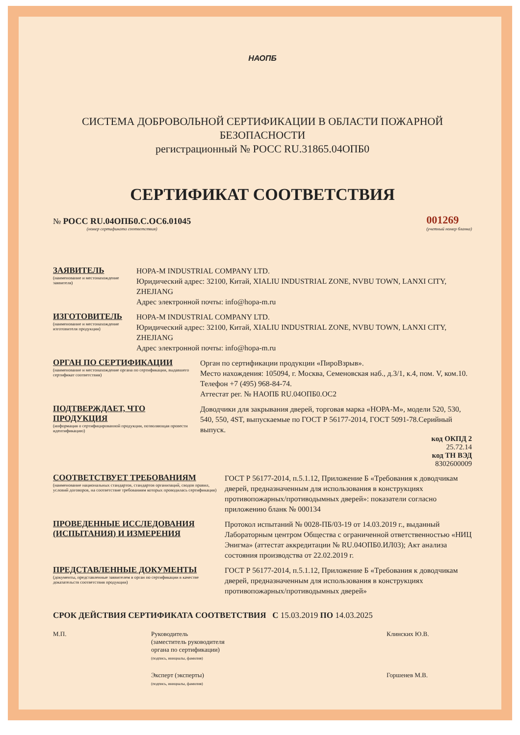НАОПБ
СИСТЕМА ДОБРОВОЛЬНОЙ СЕРТИФИКАЦИИ В ОБЛАСТИ ПОЖАРНОЙ БЕЗОПАСНОСТИ
регистрационный № РОСС RU.31865.04ОПБ0
СЕРТИФИКАТ СООТВЕТСТВИЯ
№ РОСС RU.04ОПБ0.С.ОС6.01045
(номер сертификата соответствия)
001269
(учетный номер бланка)
ЗАЯВИТЕЛЬ
(наименование и местонахождение заявителя)
HOPA-M INDUSTRIAL COMPANY LTD.
Юридический адрес: 32100, Китай, XIALIU INDUSTRIAL ZONE, NVBU TOWN, LANXI CITY, ZHEJIANG
Адрес электронной почты: info@hopa-m.ru
ИЗГОТОВИТЕЛЬ
(наименование и местонахождение изготовителя продукции)
HOPA-M INDUSTRIAL COMPANY LTD.
Юридический адрес: 32100, Китай, XIALIU INDUSTRIAL ZONE, NVBU TOWN, LANXI CITY, ZHEJIANG
Адрес электронной почты: info@hopa-m.ru
ОРГАН ПО СЕРТИФИКАЦИИ
(наименование и местонахождение органа по сертификации, выдавшего сертификат соответствия)
Орган по сертификации продукции «ПироВзрыв».
Место нахождения: 105094, г. Москва, Семеновская наб., д.3/1, к.4, пом. V, ком.10. Телефон +7 (495) 968-84-74.
Аттестат рег. № НАОПБ RU.04ОПБ0.ОС2
ПОДТВЕРЖДАЕТ, ЧТО ПРОДУКЦИЯ
(информация о сертифицированной продукции, позволяющая провести идентификацию)
Доводчики для закрывания дверей, торговая марка «НОРА-М», модели 520, 530, 540, 550, 4ST, выпускаемые по ГОСТ Р 56177-2014, ГОСТ 5091-78.Серийный выпуск.
код ОКПД 2
25.72.14
код ТН ВЭД
8302600009
СООТВЕТСТВУЕТ ТРЕБОВАНИЯМ
(наименование национальных стандартов, стандартов организаций, сводов правил, условий договоров, на соответствие требованиям которых проводилась сертификация)
ГОСТ Р 56177-2014, п.5.1.12, Приложение Б «Требования к доводчикам дверей, предназначенным для использования в конструкциях противопожарных/противодымных дверей»: показатели согласно приложению бланк № 000134
ПРОВЕДЕННЫЕ ИССЛЕДОВАНИЯ (ИСПЫТАНИЯ) И ИЗМЕРЕНИЯ
Протокол испытаний № 0028-ПБ/03-19 от 14.03.2019 г., выданный Лабораторным центром Общества с ограниченной ответственностью «НИЦ Энигма» (аттестат аккредитации № RU.04ОПБ0.ИЛ03); Акт анализа состояния производства от 22.02.2019 г.
ПРЕДСТАВЛЕННЫЕ ДОКУМЕНТЫ
(документы, представленные заявителем в орган по сертификации в качестве доказательств соответствия продукции)
ГОСТ Р 56177-2014, п.5.1.12, Приложение Б «Требования к доводчикам дверей, предназначенным для использования в конструкциях противопожарных/противодымных дверей»
СРОК ДЕЙСТВИЯ СЕРТИФИКАТА СООТВЕТСТВИЯ С 15.03.2019 ПО 14.03.2025
М.П. Руководитель
(заместитель руководителя
органа по сертификации)
(подпись, инициалы, фамилия)
Клинских Ю.В.
Эксперт (эксперты)
(подпись, инициалы, фамилия)
Горшенев М.В.